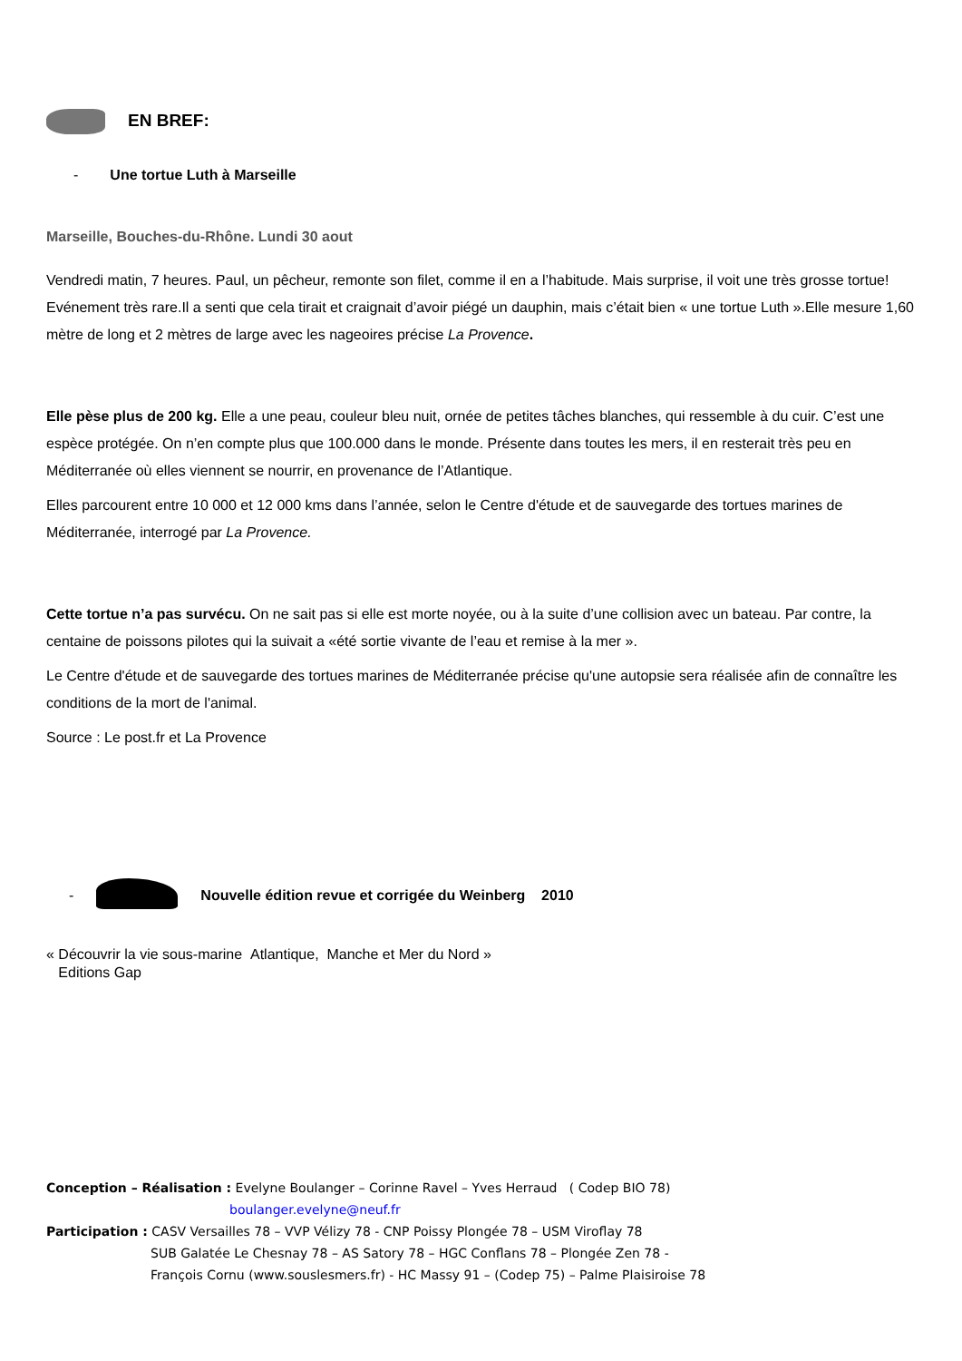EN BREF:
- Une tortue Luth à Marseille
Marseille, Bouches-du-Rhône. Lundi 30 aout
Vendredi matin, 7 heures. Paul, un pêcheur, remonte son filet, comme il en a l’habitude. Mais surprise, il voit une très grosse tortue! Evénement très rare.Il a senti que cela tirait et craignait d’avoir piégé un dauphin, mais c’était bien « une tortue Luth ».Elle mesure 1,60 mètre de long et 2 mètres de large avec les nageoires précise La Provence.
Elle pèse plus de 200 kg. Elle a une peau, couleur bleu nuit, ornée de petites tâches blanches, qui ressemble à du cuir. C’est une espèce protégée. On n’en compte plus que 100.000 dans le monde. Présente dans toutes les mers, il en resterait très peu en Méditerranée où elles viennent se nourrir, en provenance de l’Atlantique.
Elles parcourent entre 10 000 et 12 000 kms dans l’année, selon le Centre d'étude et de sauvegarde des tortues marines de Méditerranée, interrogé par La Provence.
Cette tortue n’a pas survécu. On ne sait pas si elle est morte noyée, ou à la suite d’une collision avec un bateau. Par contre, la centaine de poissons pilotes qui la suivait a «été sortie vivante de l’eau et remise à la mer ».
Le Centre d'étude et de sauvegarde des tortues marines de Méditerranée précise qu'une autopsie sera réalisée afin de connaître les conditions de la mort de l'animal.
Source : Le post.fr et La Provence
-
Nouvelle édition revue et corrigée du Weinberg 2010
« Découvrir la vie sous-marine Atlantique, Manche et Mer du Nord »
Editions Gap
Conception – Réalisation : Evelyne Boulanger – Corinne Ravel – Yves Herraud ( Codep BIO 78)
boulanger.evelyne@neuf.fr
Participation : CASV Versailles 78 – VVP Vélizy 78 - CNP Poissy Plongée 78 – USM Viroflay 78
SUB Galatée Le Chesnay 78 – AS Satory 78 – HGC Conflans 78 – Plongée Zen 78 -
François Cornu (www.souslesmers.fr) - HC Massy 91 – (Codep 75) – Palme Plaisiroise 78